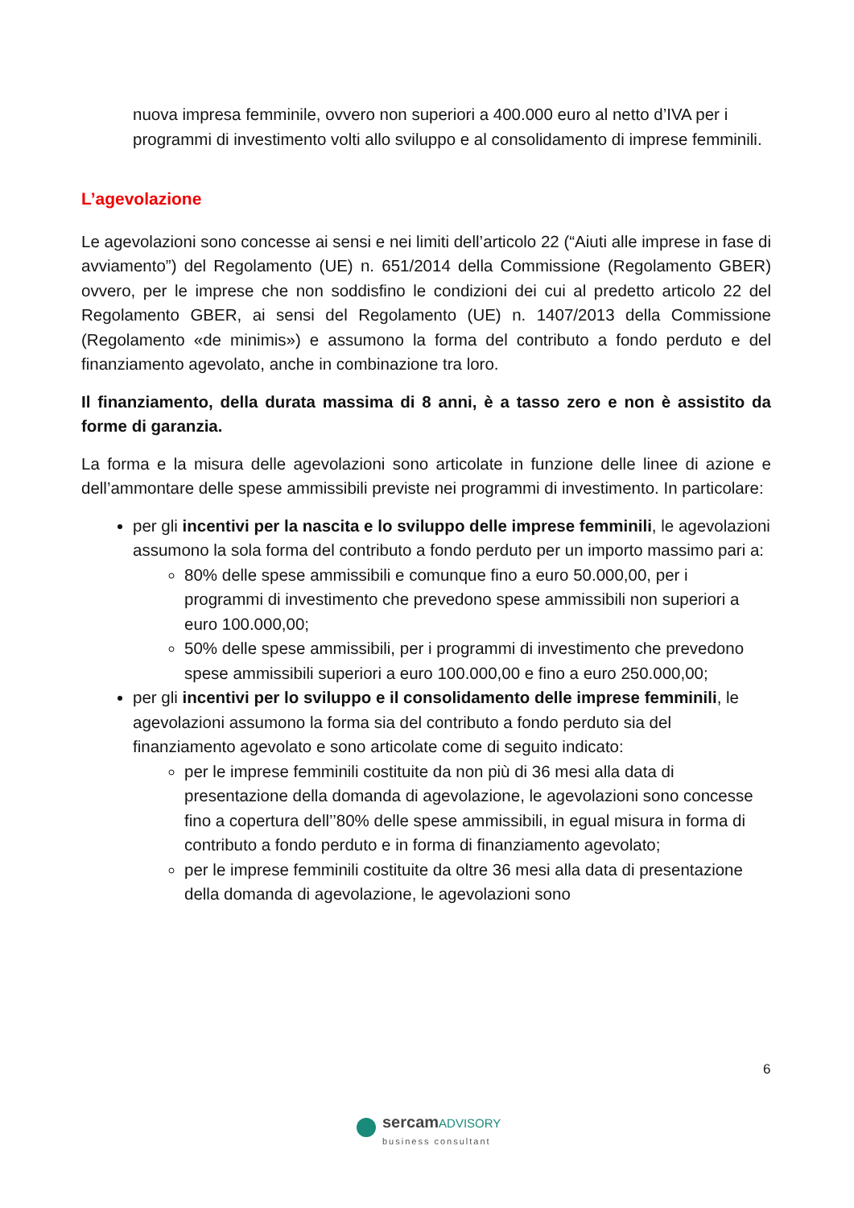nuova impresa femminile, ovvero non superiori a 400.000 euro al netto d’IVA per i programmi di investimento volti allo sviluppo e al consolidamento di imprese femminili.
L’agevolazione
Le agevolazioni sono concesse ai sensi e nei limiti dell’articolo 22 (“Aiuti alle imprese in fase di avviamento”) del Regolamento (UE) n. 651/2014 della Commissione (Regolamento GBER) ovvero, per le imprese che non soddisfino le condizioni dei cui al predetto articolo 22 del Regolamento GBER, ai sensi del Regolamento (UE) n. 1407/2013 della Commissione (Regolamento «de minimis») e assumono la forma del contributo a fondo perduto e del finanziamento agevolato, anche in combinazione tra loro.
Il finanziamento, della durata massima di 8 anni, è a tasso zero e non è assistito da forme di garanzia.
La forma e la misura delle agevolazioni sono articolate in funzione delle linee di azione e dell’ammontare delle spese ammissibili previste nei programmi di investimento. In particolare:
per gli incentivi per la nascita e lo sviluppo delle imprese femminili, le agevolazioni assumono la sola forma del contributo a fondo perduto per un importo massimo pari a:
80% delle spese ammissibili e comunque fino a euro 50.000,00, per i programmi di investimento che prevedono spese ammissibili non superiori a euro 100.000,00;
50% delle spese ammissibili, per i programmi di investimento che prevedono spese ammissibili superiori a euro 100.000,00 e fino a euro 250.000,00;
per gli incentivi per lo sviluppo e il consolidamento delle imprese femminili, le agevolazioni assumono la forma sia del contributo a fondo perduto sia del finanziamento agevolato e sono articolate come di seguito indicato:
per le imprese femminili costituite da non più di 36 mesi alla data di presentazione della domanda di agevolazione, le agevolazioni sono concesse fino a copertura dell’’80% delle spese ammissibili, in egual misura in forma di contributo a fondo perduto e in forma di finanziamento agevolato;
per le imprese femminili costituite da oltre 36 mesi alla data di presentazione della domanda di agevolazione, le agevolazioni sono
6
sercam ADVISORY
business consultant